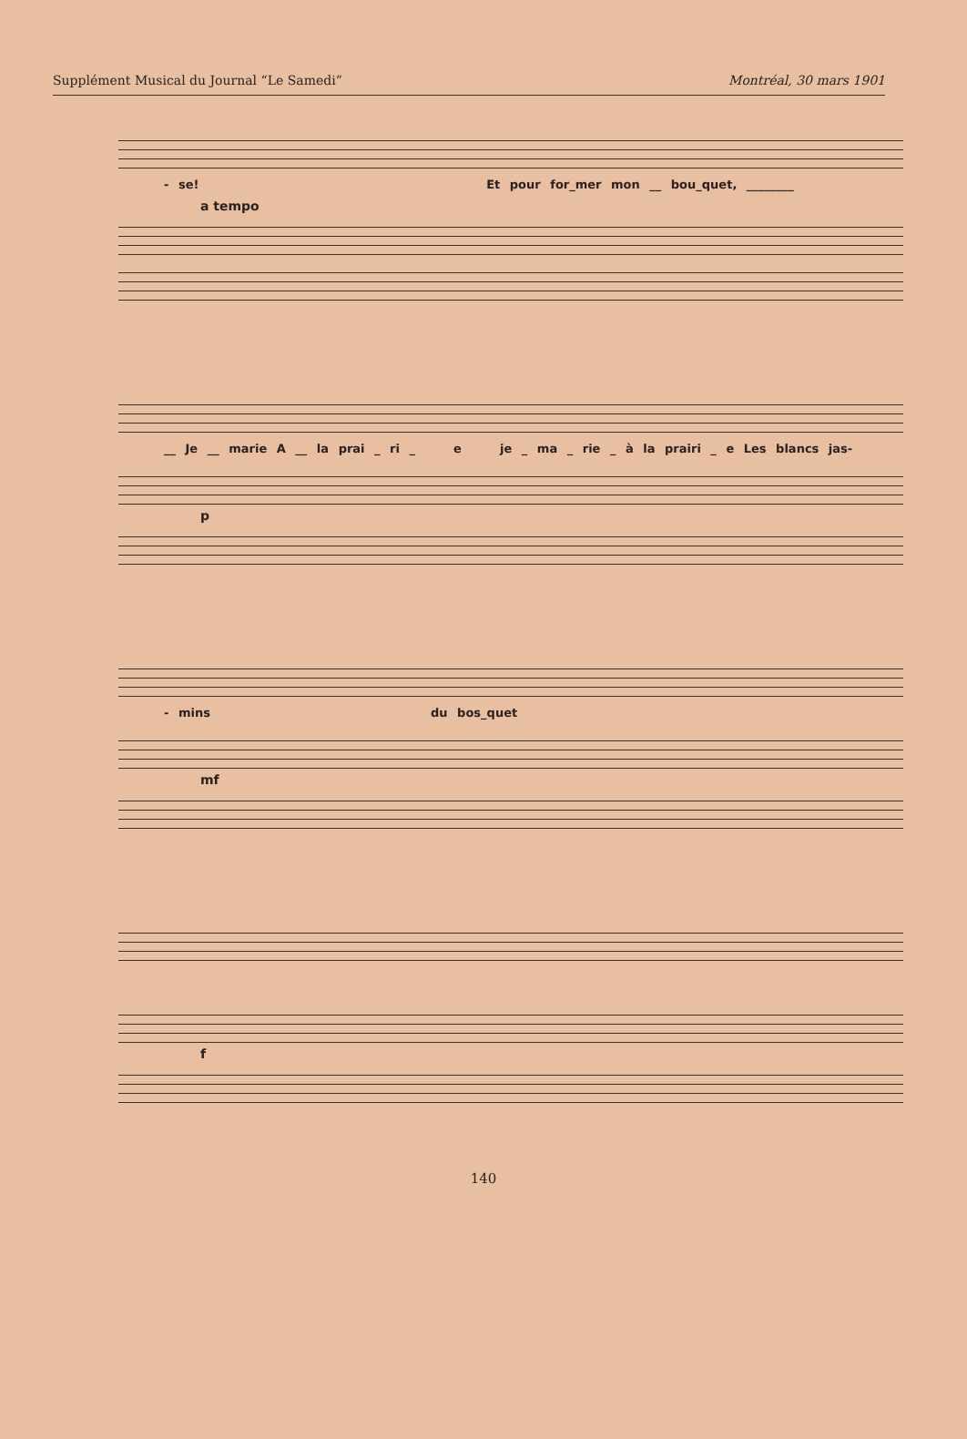Supplément Musical du Journal “Le Samedi” Montréal, 30 mars 1901
- se! Et pour for_mer mon __ bou_quet, ________
a tempo
__ Je __ marie A __ la prai _ ri _ e je _ ma _ rie _ à la prairi _ e Les blancs jas-
p
- mins du bos_quet
mf
f
140